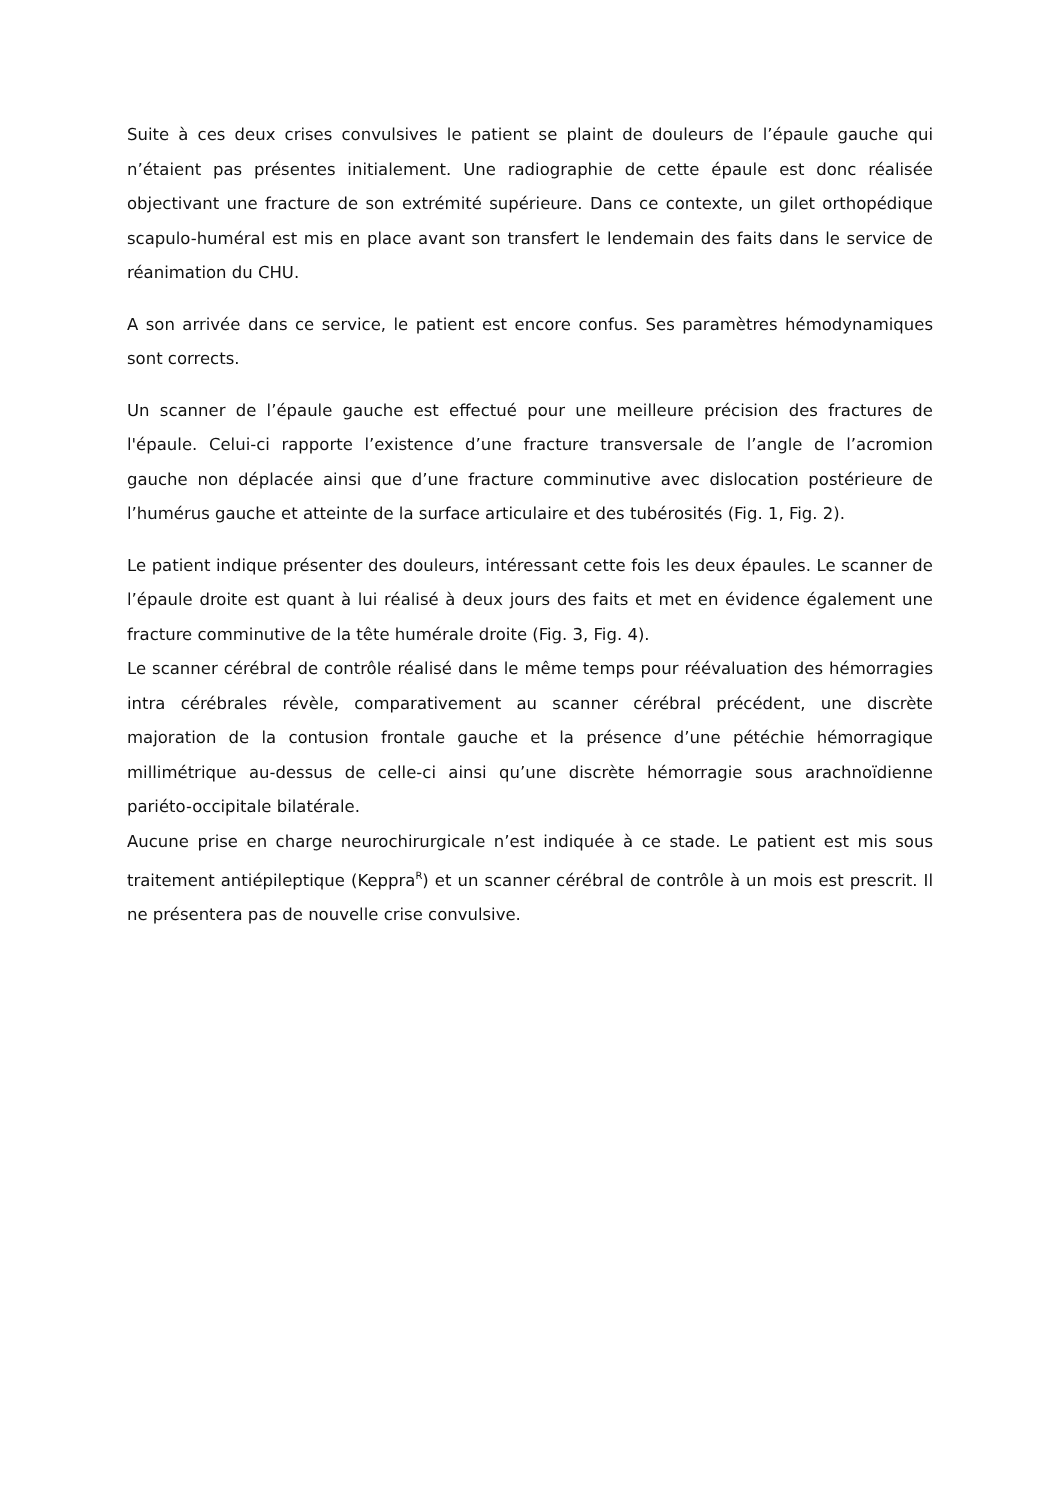Suite à ces deux crises convulsives le patient se plaint de douleurs de l’épaule gauche qui n’étaient pas présentes initialement. Une radiographie de cette épaule est donc réalisée objectivant une fracture de son extrémité supérieure. Dans ce contexte, un gilet orthopédique scapulo-huméral est mis en place avant son transfert le lendemain des faits dans le service de réanimation du CHU.
A son arrivée dans ce service, le patient est encore confus. Ses paramètres hémodynamiques sont corrects.
Un scanner de l’épaule gauche est effectué pour une meilleure précision des fractures de l'épaule. Celui-ci rapporte l’existence d’une fracture transversale de l’angle de l’acromion gauche non déplacée ainsi que d’une fracture comminutive avec dislocation postérieure de l’humérus gauche et atteinte de la surface articulaire et des tubérosités (Fig. 1, Fig. 2).
Le patient indique présenter des douleurs, intéressant cette fois les deux épaules. Le scanner de l’épaule droite est quant à lui réalisé à deux jours des faits et met en évidence également une fracture comminutive de la tête humérale droite (Fig. 3, Fig. 4).
Le scanner cérébral de contrôle réalisé dans le même temps pour réévaluation des hémorragies intra cérébrales révèle, comparativement au scanner cérébral précédent, une discrète majoration de la contusion frontale gauche et la présence d’une pétéchie hémorragique millimétrique au-dessus de celle-ci ainsi qu’une discrète hémorragie sous arachnoïdienne pariéto-occipitale bilatérale.
Aucune prise en charge neurochirurgicale n’est indiquée à ce stade. Le patient est mis sous traitement antiépileptique (Keppra<sup>R</sup>) et un scanner cérébral de contrôle à un mois est prescrit. Il ne présentera pas de nouvelle crise convulsive.